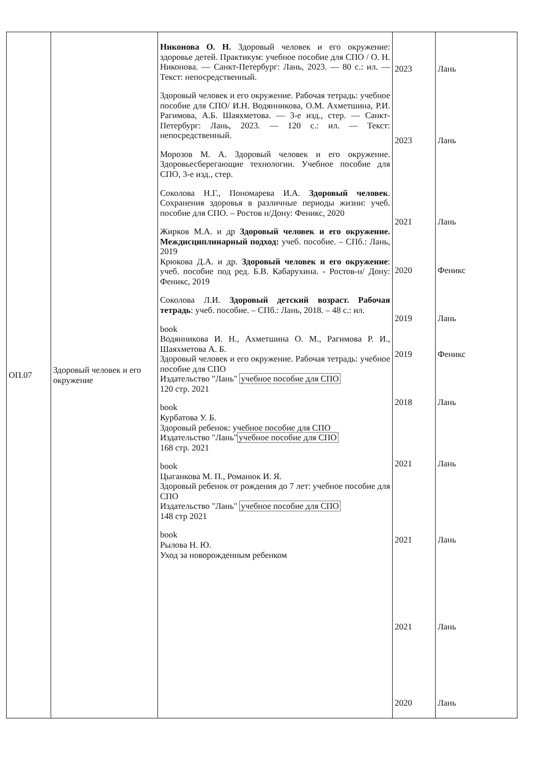| ОП.07 | Здоровый человек и его окружение | Никонова О. Н. Здоровый человек и его окружение: здоровье детей. Практикум: учебное пособие для СПО / О. Н. Никонова. — Санкт-Петербург: Лань, 2023. — 80 с.: ил. — Текст: непосредственный. Здоровый человек и его окружение. Рабочая тетрадь: учебное пособие для СПО/ И.Н. Водянникова, О.М. Ахметшина, Р.И. Рагимова, А.Б. Шаяхметова. — 3-е изд., стер. — Санкт- Петербург: Лань, 2023. — 120 с.: ил. — Текст: непосредственный. Морозов М. А. Здоровый человек и его окружение. Здоровьесберегающие технологии. Учебное пособие для СПО, 3-е изд., стер. Соколова Н.Г., Пономарева И.А. Здоровый человек . Сохранения здоровья в различные периоды жизни: учеб. пособие для СПО. – Ростов н/Дону: Феникс, 2020 Жирков М.А. и др Здоровый человек и его окружение. Междисциплинарный подход: учеб. пособие. – СПб.: Лань, 2019 Крюкова Д.А. и др. Здоровый человек и его окружение : учеб. пособие под ред. Б.В. Кабарухина. - Ростов-н/ Дону: Феникс, 2019 Соколова Л.И. Здоровый детский возраст. Рабочая тетрадь : учеб. пособие. – СПб.: Лань, 2018. – 48 с.: ил. book Водянникова И. Н., Ахметшина О. М., Рагимова Р. И., Шаяхметова А. Б. Здоровый человек и его окружение. Рабочая тетрадь: учебное пособие для СПО Издательство "Лань" учебное пособие для СПО 120 стр. 2021 book Курбатова У. Б. Здоровый ребенок: учебное пособие для СПО Издательство "Лань" учебное пособие для СПО 168 стр. 2021 book Цыганкова М. П., Романюк И. Я. Здоровый ребенок от рождения до 7 лет: учебное пособие для СПО Издательство "Лань" учебное пособие для СПО 148 стр 2021 book Рылова Н. Ю. Уход за новорожденным ребенком | 2023 2023 2021 2020 2019 2019 2018 2021 2021 2021 2020 | Лань Лань Лань Феникс Лань Феникс Лань Лань Лань Лань Лань |